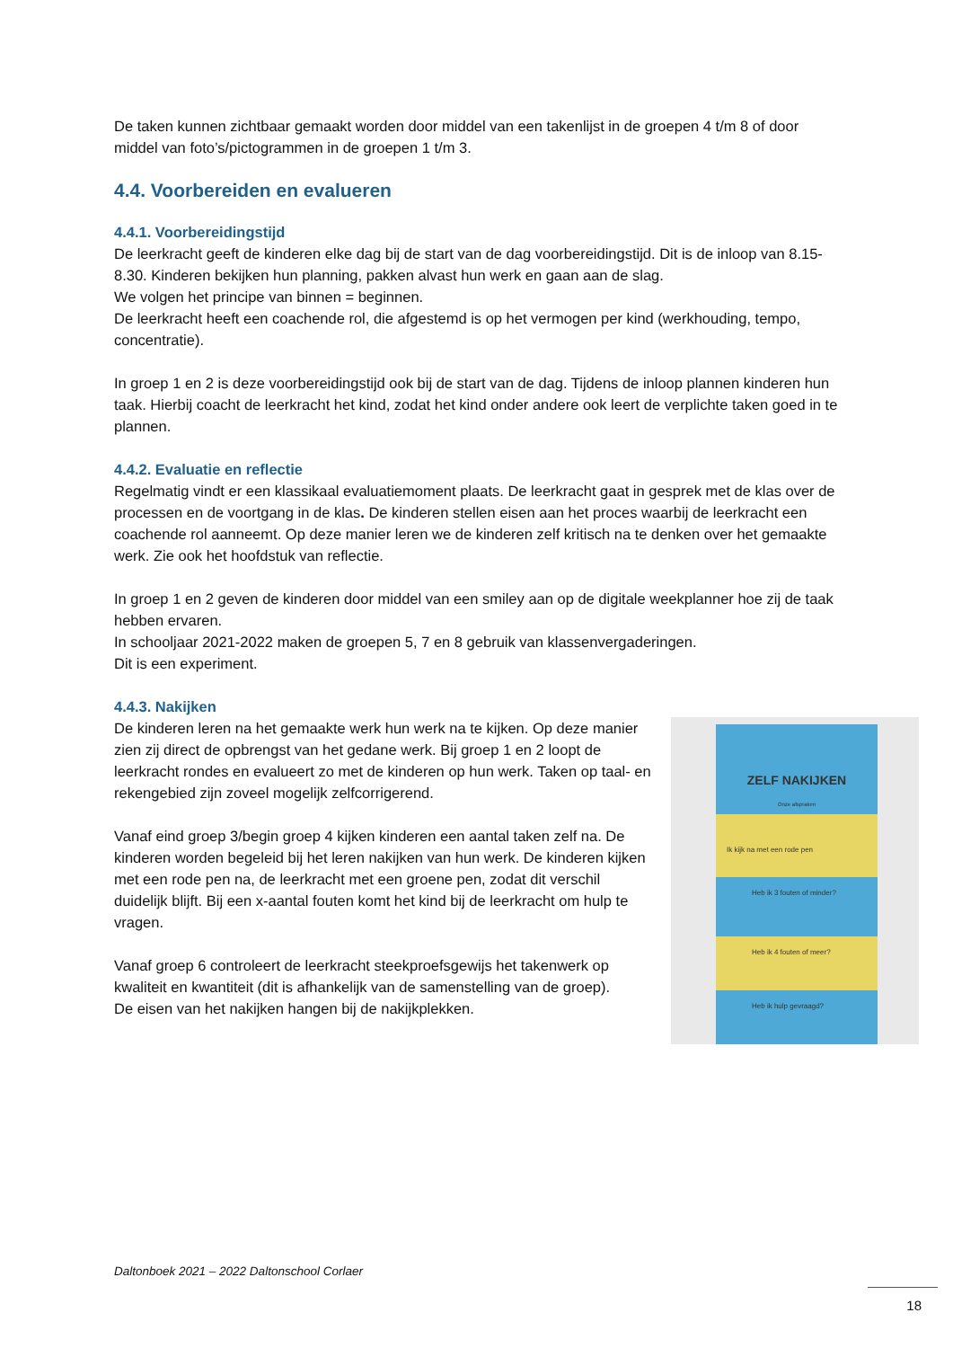De taken kunnen zichtbaar gemaakt worden door middel van een takenlijst in de groepen 4 t/m 8 of door middel van foto’s/pictogrammen in de groepen 1 t/m 3.
4.4. Voorbereiden en evalueren
4.4.1. Voorbereidingstijd
De leerkracht geeft de kinderen elke dag bij de start van de dag voorbereidingstijd. Dit is de inloop van 8.15-8.30. Kinderen bekijken hun planning, pakken alvast hun werk en gaan aan de slag.
We volgen het principe van binnen = beginnen.
De leerkracht heeft een coachende rol, die afgestemd is op het vermogen per kind (werkhouding, tempo, concentratie).
In groep 1 en 2 is deze voorbereidingstijd ook bij de start van de dag. Tijdens de inloop plannen kinderen hun taak. Hierbij coacht de leerkracht het kind, zodat het kind onder andere ook leert de verplichte taken goed in te plannen.
4.4.2. Evaluatie en reflectie
Regelmatig vindt er een klassikaal evaluatiemoment plaats. De leerkracht gaat in gesprek met de klas over de processen en de voortgang in de klas. De kinderen stellen eisen aan het proces waarbij de leerkracht een coachende rol aanneemt. Op deze manier leren we de kinderen zelf kritisch na te denken over het gemaakte werk. Zie ook het hoofdstuk van reflectie.
In groep 1 en 2 geven de kinderen door middel van een smiley aan op de digitale weekplanner hoe zij de taak hebben ervaren.
In schooljaar 2021-2022 maken de groepen 5, 7 en 8 gebruik van klassenvergaderingen.
Dit is een experiment.
4.4.3. Nakijken
De kinderen leren na het gemaakte werk hun werk na te kijken. Op deze manier zien zij direct de opbrengst van het gedane werk. Bij groep 1 en 2 loopt de leerkracht rondes en evalueert zo met de kinderen op hun werk. Taken op taal- en rekengebied zijn zoveel mogelijk zelfcorrigerend.
Vanaf eind groep 3/begin groep 4 kijken kinderen een aantal taken zelf na. De kinderen worden begeleid bij het leren nakijken van hun werk. De kinderen kijken met een rode pen na, de leerkracht met een groene pen, zodat dit verschil duidelijk blijft. Bij een x-aantal fouten komt het kind bij de leerkracht om hulp te vragen.
Vanaf groep 6 controleert de leerkracht steekproefsgewijs het takenwerk op kwaliteit en kwantiteit (dit is afhankelijk van de samenstelling van de groep).
De eisen van het nakijken hangen bij de nakijkplekken.
ZELF NAKIJKEN
Onze afspraken
Ik kijk na met een rode pen
Heb ik 3 fouten of minder?
Heb ik 4 fouten of meer?
Heb ik hulp gevraagd?
Daltonboek 2021 – 2022 Daltonschool Corlaer
18